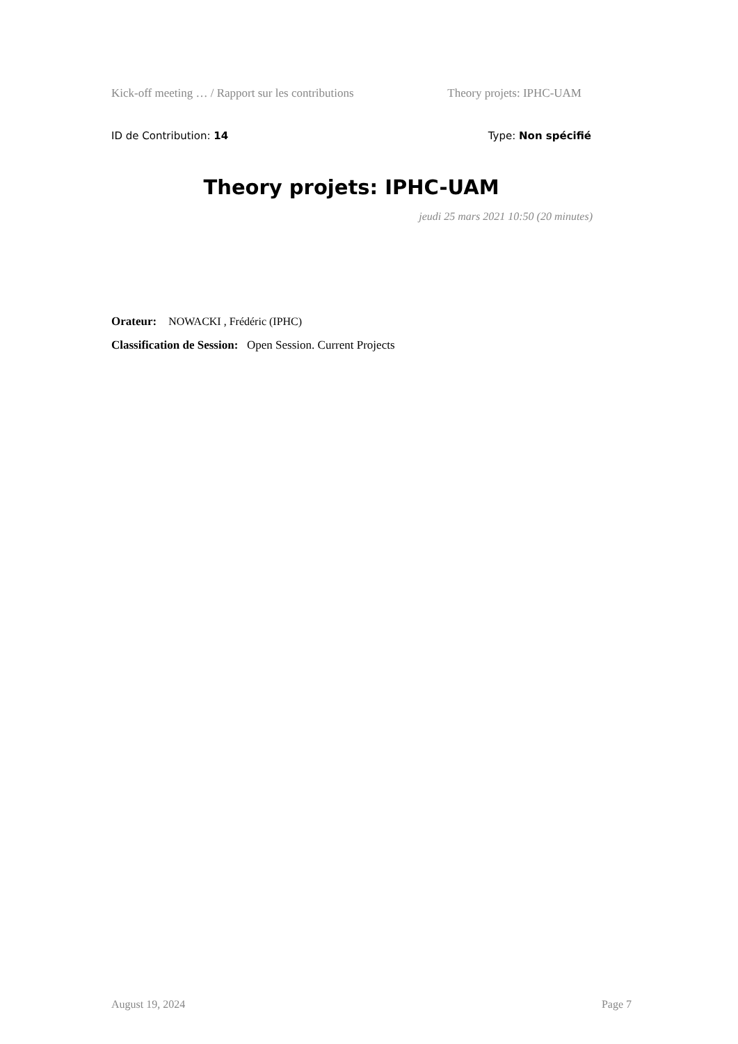Kick-off meeting … / Rapport sur les contributions Theory projets: IPHC-UAM
ID de Contribution: 14 Type: Non spécifié
Theory projets: IPHC-UAM
jeudi 25 mars 2021 10:50 (20 minutes)
Orateur: NOWACKI , Frédéric (IPHC)
Classification de Session: Open Session. Current Projects
August 19, 2024 Page 7